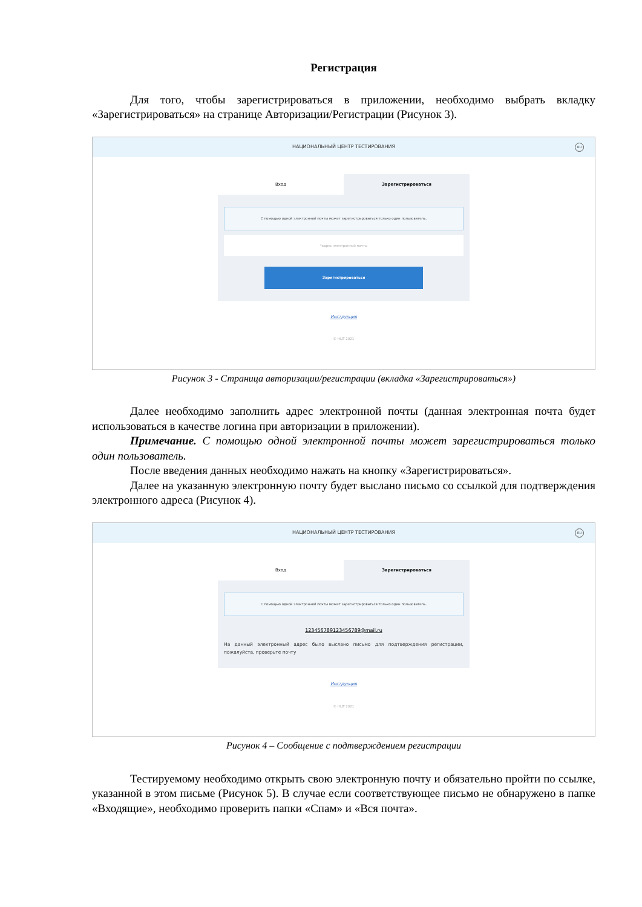Регистрация
Для того, чтобы зарегистрироваться в приложении, необходимо выбрать вкладку «Зарегистрироваться» на странице Авторизации/Регистрации (Рисунок 3).
НАЦИОНАЛЬНЫЙ ЦЕНТР ТЕСТИРОВАНИЯ
RU
Вход Зарегистрироваться
С помощью одной электронной почты может зарегистрироваться только один пользователь.
*адрес электронной почты
Зарегистрироваться
Инструкция
© НЦТ 2021
Рисунок 3 - Страница авторизации/регистрации (вкладка «Зарегистрироваться»)
Далее необходимо заполнить адрес электронной почты (данная электронная почта будет использоваться в качестве логина при авторизации в приложении).
Примечание. С помощью одной электронной почты может зарегистрироваться только один пользователь.
После введения данных необходимо нажать на кнопку «Зарегистрироваться».
Далее на указанную электронную почту будет выслано письмо со ссылкой для подтверждения электронного адреса (Рисунок 4).
НАЦИОНАЛЬНЫЙ ЦЕНТР ТЕСТИРОВАНИЯ
RU
Вход Зарегистрироваться
С помощью одной электронной почты может зарегистрироваться только один пользователь.
123456789123456789@mail.ru
На данный электронный адрес было выслано письмо для подтверждения регистрации, пожалуйста, проверьте почту
Инструкция
© НЦТ 2021
Рисунок 4 – Сообщение с подтверждением регистрации
Тестируемому необходимо открыть свою электронную почту и обязательно пройти по ссылке, указанной в этом письме (Рисунок 5). В случае если соответствующее письмо не обнаружено в папке «Входящие», необходимо проверить папки «Спам» и «Вся почта».